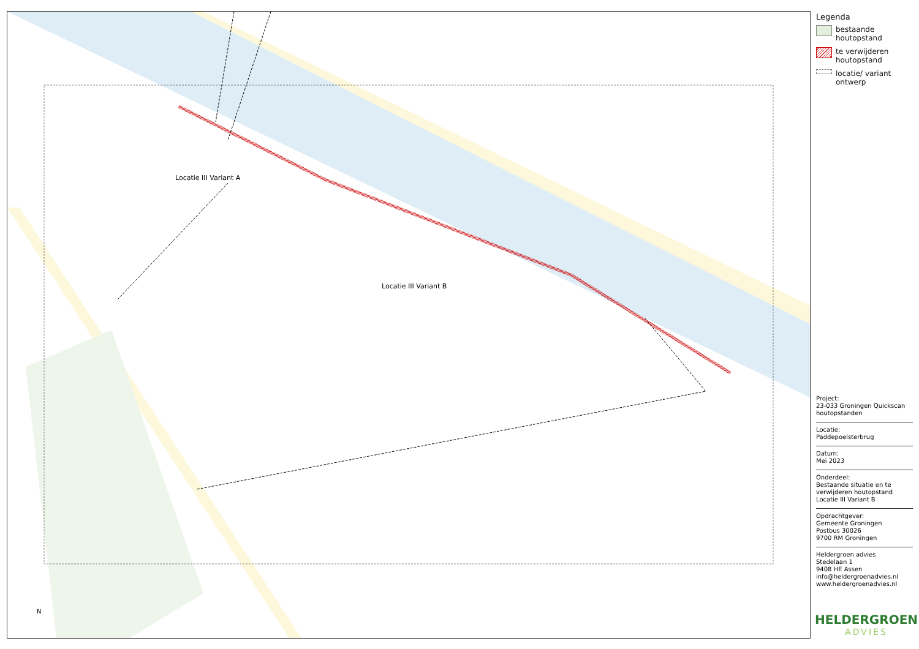Locatie III Variant A
Locatie III Variant B
N
Legenda
bestaande houtopstand
te verwijderen houtopstand
locatie/ variant ontwerp
Project:
23-033 Groningen Quickscan houtopstanden
Locatie:
Paddepoelsterbrug
Datum:
Mei 2023
Onderdeel:
Bestaande situatie en te verwijderen houtopstand Locatie III Variant B
Opdrachtgever:
Gemeente Groningen
Postbus 30026
9700 RM Groningen
Heldergroen advies
Stedelaan 1
9408 HE Assen
info@heldergroenadvies.nl
www.heldergroenadvies.nl
HELDERGROEN
ADVIES